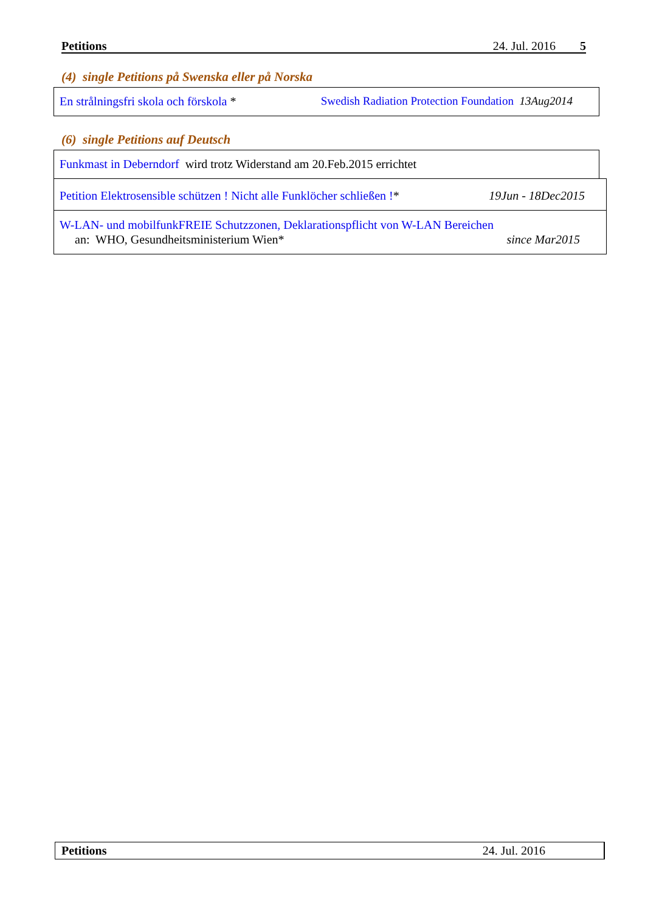Petitions 24. Jul. 2016 5
(4) single Petitions på Swenska eller på Norska
En strålningsfri skola och förskola * Swedish Radiation Protection Foundation 13Aug2014
(6) single Petitions auf Deutsch
Funkmast in Deberndorf wird trotz Widerstand am 20.Feb.2015 errichtet
Petition Elektrosensible schützen ! Nicht alle Funklöcher schließen !* 19Jun - 18Dec2015
W-LAN- und mobilfunkFREIE Schutzzonen, Deklarationspflicht von W-LAN Bereichen
an: WHO, Gesundheitsministerium Wien* since Mar2015
Petitions 24. Jul. 2016